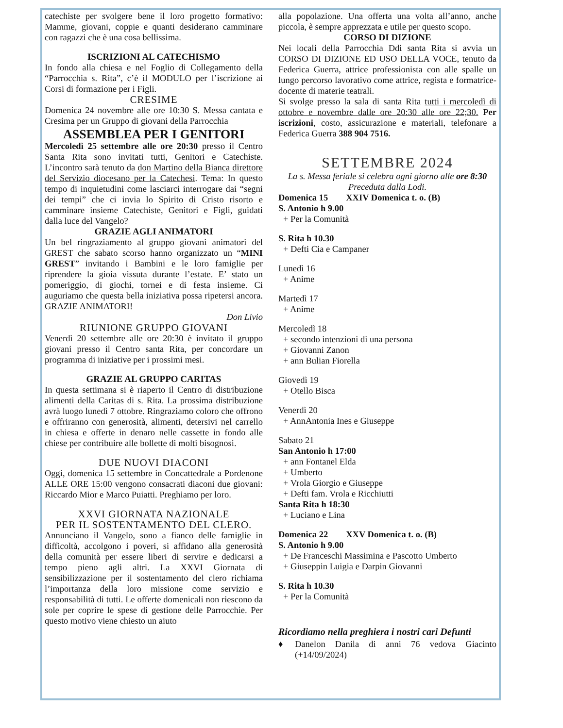catechiste per svolgere bene il loro progetto formativo: Mamme, giovani, coppie e quanti desiderano camminare con ragazzi che è una cosa bellissima.
ISCRIZIONI AL CATECHISMO
In fondo alla chiesa e nel Foglio di Collegamento della “Parrocchia s. Rita”, c’è il MODULO per l’iscrizione ai Corsi di formazione per i Figli.
CRESIME
Domenica 24 novembre alle ore 10:30 S. Messa cantata e Cresima per un Gruppo di giovani della Parrocchia
ASSEMBLEA PER I GENITORI
Mercoledì 25 settembre alle ore 20:30 presso il Centro Santa Rita sono invitati tutti, Genitori e Catechiste. L’incontro sarà tenuto da don Martino della Bianca direttore del Servizio diocesano per la Catechesi. Tema: In questo tempo di inquietudini come lasciarci interrogare dai “segni dei tempi” che ci invia lo Spirito di Cristo risorto e camminare insieme Catechiste, Genitori e Figli, guidati dalla luce del Vangelo?
GRAZIE AGLI ANIMATORI
Un bel ringraziamento al gruppo giovani animatori del GREST che sabato scorso hanno organizzato un “MINI GREST” invitando i Bambini e le loro famiglie per riprendere la gioia vissuta durante l’estate. E’ stato un pomeriggio, di giochi, tornei e di festa insieme. Ci auguriamo che questa bella iniziativa possa ripetersi ancora. GRAZIE ANIMATORI!
Don Livio
RIUNIONE GRUPPO GIOVANI
Venerdì 20 settembre alle ore 20:30 è invitato il gruppo giovani presso il Centro santa Rita, per concordare un programma di iniziative per i prossimi mesi.
GRAZIE AL GRUPPO CARITAS
In questa settimana si è riaperto il Centro di distribuzione alimenti della Caritas di s. Rita. La prossima distribuzione avrà luogo lunedì 7 ottobre. Ringraziamo coloro che offrono e offriranno con generosità, alimenti, detersivi nel carrello in chiesa e offerte in denaro nelle cassette in fondo alle chiese per contribuire alle bollette di molti bisognosi.
DUE NUOVI DIACONI
Oggi, domenica 15 settembre in Concattedrale a Pordenone ALLE ORE 15:00 vengono consacrati diaconi due giovani: Riccardo Mior e Marco Puiatti. Preghiamo per loro.
XXVI GIORNATA NAZIONALE
PER IL SOSTENTAMENTO DEL CLERO.
Annunciano il Vangelo, sono a fianco delle famiglie in difficoltà, accolgono i poveri, si affidano alla generosità della comunità per essere liberi di servire e dedicarsi a tempo pieno agli altri. La XXVI Giornata di sensibilizzazione per il sostentamento del clero richiama l’importanza della loro missione come servizio e responsabilità di tutti. Le offerte domenicali non riescono da sole per coprire le spese di gestione delle Parrocchie. Per questo motivo viene chiesto un aiuto
alla popolazione. Una offerta una volta all’anno, anche piccola, è sempre apprezzata e utile per questo scopo.
CORSO DI DIZIONE
Nei locali della Parrocchia Ddi santa Rita si avvia un CORSO DI DIZIONE ED USO DELLA VOCE, tenuto da Federica Guerra, attrice professionista con alle spalle un lungo percorso lavorativo come attrice, regista e formatrice-docente di materie teatrali.
Si svolge presso la sala di santa Rita tutti i mercoledì di ottobre e novembre dalle ore 20:30 alle ore 22;30. Per iscrizioni, costo, assicurazione e materiali, telefonare a Federica Guerra 388 904 7516.
SETTEMBRE 2024
La s. Messa feriale si celebra ogni giorno alle ore 8:30
Preceduta dalla Lodi.
Domenica 15 XXIV Domenica t. o. (B)
S. Antonio h 9.00
+ Per la Comunità
S. Rita h 10.30
+ Defti Cia e Campaner
Lunedì 16
+ Anime
Martedì 17
+ Anime
Mercoledì 18
+ secondo intenzioni di una persona
+ Giovanni Zanon
+ ann Bulian Fiorella
Giovedì 19
+ Otello Bisca
Venerdì 20
+ AnnAntonia Ines e Giuseppe
Sabato 21
San Antonio h 17:00
+ ann Fontanel Elda
+ Umberto
+ Vrola Giorgio e Giuseppe
+ Defti fam. Vrola e Ricchiutti
Santa Rita h 18:30
+ Luciano e Lina
Domenica 22 XXV Domenica t. o. (B)
S. Antonio h 9.00
+ De Franceschi Massimina e Pascotto Umberto
+ Giuseppin Luigia e Darpin Giovanni
S. Rita h 10.30
+ Per la Comunità
Ricordiamo nella preghiera i nostri cari Defunti
♦ Danelon Danila di anni 76 vedova Giacinto (+14/09/2024)